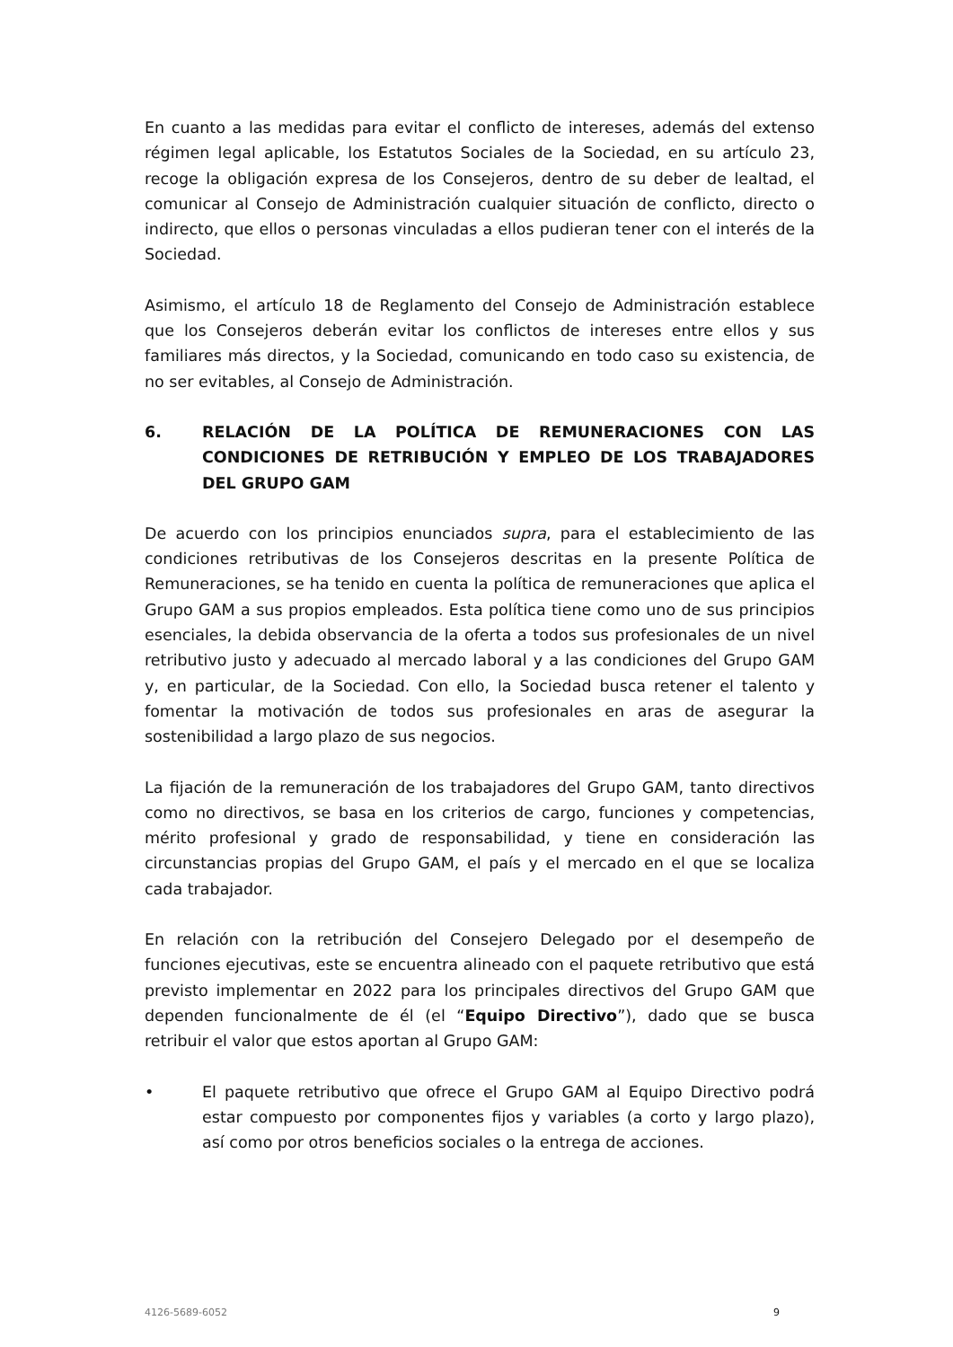En cuanto a las medidas para evitar el conflicto de intereses, además del extenso régimen legal aplicable, los Estatutos Sociales de la Sociedad, en su artículo 23, recoge la obligación expresa de los Consejeros, dentro de su deber de lealtad, el comunicar al Consejo de Administración cualquier situación de conflicto, directo o indirecto, que ellos o personas vinculadas a ellos pudieran tener con el interés de la Sociedad.
Asimismo, el artículo 18 de Reglamento del Consejo de Administración establece que los Consejeros deberán evitar los conflictos de intereses entre ellos y sus familiares más directos, y la Sociedad, comunicando en todo caso su existencia, de no ser evitables, al Consejo de Administración.
6. RELACIÓN DE LA POLÍTICA DE REMUNERACIONES CON LAS CONDICIONES DE RETRIBUCIÓN Y EMPLEO DE LOS TRABAJADORES DEL GRUPO GAM
De acuerdo con los principios enunciados supra, para el establecimiento de las condiciones retributivas de los Consejeros descritas en la presente Política de Remuneraciones, se ha tenido en cuenta la política de remuneraciones que aplica el Grupo GAM a sus propios empleados. Esta política tiene como uno de sus principios esenciales, la debida observancia de la oferta a todos sus profesionales de un nivel retributivo justo y adecuado al mercado laboral y a las condiciones del Grupo GAM y, en particular, de la Sociedad. Con ello, la Sociedad busca retener el talento y fomentar la motivación de todos sus profesionales en aras de asegurar la sostenibilidad a largo plazo de sus negocios.
La fijación de la remuneración de los trabajadores del Grupo GAM, tanto directivos como no directivos, se basa en los criterios de cargo, funciones y competencias, mérito profesional y grado de responsabilidad, y tiene en consideración las circunstancias propias del Grupo GAM, el país y el mercado en el que se localiza cada trabajador.
En relación con la retribución del Consejero Delegado por el desempeño de funciones ejecutivas, este se encuentra alineado con el paquete retributivo que está previsto implementar en 2022 para los principales directivos del Grupo GAM que dependen funcionalmente de él (el “Equipo Directivo”), dado que se busca retribuir el valor que estos aportan al Grupo GAM:
• El paquete retributivo que ofrece el Grupo GAM al Equipo Directivo podrá estar compuesto por componentes fijos y variables (a corto y largo plazo), así como por otros beneficios sociales o la entrega de acciones.
4126-5689-6052 9